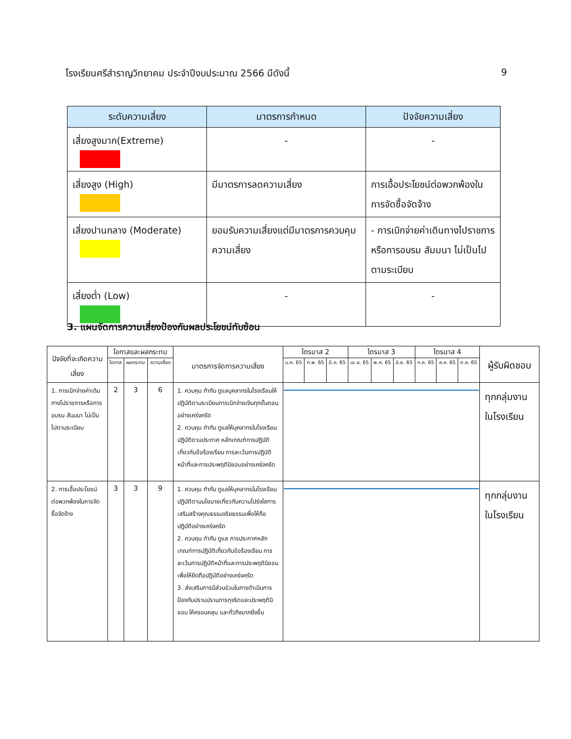โรงเรียนศรีสำราญวิทยาคม ประจำปีงบประมาณ 2566 มีดังนี้ 9
| ระดับความเสี่ยง | มาตรการกำหนด | ปัจจัยความเสี่ยง |
| --- | --- | --- |
| เสี่ยงสูงมาก(Extreme) | - | - |
| เสี่ยงสูง (High) | มีมาตรการลดความเสี่ยง | การเอื้อประโยชน์ต่อพวกพ้องในการจัดซื้อจัดจ้าง |
| เสี่ยงปานกลาง (Moderate) | ยอมรับความเสี่ยงแต่มีมาตรการควบคุมความเสี่ยง | - การเบิกจ่ายค่าเดินทางไปราชการหรือการอบรม สัมมนา ไม่เป็นไปตามระเบียบ |
| เสี่ยงต่ำ (Low) | - | - |
3. แผนจัดการความเสี่ยงป้องกันผลประโยชน์ทับซ้อน
| ปัจจัยที่จะเกิดความเสี่ยง | โอกาสและผลกระทบ | | | มาตรการจัดการความเสี่ยง | ไตรมาส 2 | | | ไตรมาส 3 | | | ไตรมาส 4 | | | ผู้รับผิดชอบ |
| --- | --- | --- | --- | --- | --- | --- | --- | --- | --- | --- | --- | --- | --- | --- |
| | โอกาส | ผลกระทบ | ความเสี่ยง | | ม.ค. 65 | ก.พ. 65 | มี.ค. 65 | เม.ย. 65 | พ.ค. 65 | มิ.ย. 65 | ก.ค. 65 | ส.ค. 65 | ก.ย. 65 | |
| 1. การเบิกจ่ายค่าเดินทางไปราชการหรือการอบรม สัมมนา ไม่เป็นไปตามระเบียบ | 2 | 3 | 6 | 1. ควบคุม กำกับ ดูแลบุคลากรในโรงเรียนให้ปฏิบัติตามระเบียบการเบิกจ่ายเงินทุกขั้นตอนอย่างเคร่งครัด 2. ควบคุม กำกับ ดูแลให้บุคลากรในโรงเรียนปฏิบัติตามประกาศ หลักเกณฑ์การปฏิบัติเกี่ยวกับข้อร้องเรียน การละเว้นการปฏิบัติหน้าที่และการประพฤติมิชอบอย่างเคร่งครัด | | | | | | | | | | ทุกกลุ่มงานในโรงเรียน |
| 2. การเอื้อประโยชน์ต่อพวกพ้องในการจัดซื้อจัดจ้าง | 3 | 3 | 9 | 1. ควบคุม กำกับ ดูแลให้บุคลากรในโรงเรียนปฏิบัติตามนโยบายเกี่ยวกับความโปร่งใสการเสริมสร้างคุณธรรมจริยธรรมเพื่อให้ถือปฏิบัติอย่างเคร่งครัด 2. ควบคุม กำกับ ดูแล การประกาศหลักเกณฑ์การปฏิบัติเกี่ยวกับข้อร้องเรียน การละเว้นการปฏิบัติหน้าที่และการประพฤติมิชอบ เพื่อให้ยึดถือปฏิบัติอย่างเคร่งครัด 3. ส่งเสริมการมีส่วนร่วมในการดำเนินการป้องกันปราบปรามการทุจริตและประพฤติมิชอบ ให้ครอบคลุม และทั่วถึงมากยิ่งขึ้น | | | | | | | | | | ทุกกลุ่มงานในโรงเรียน |